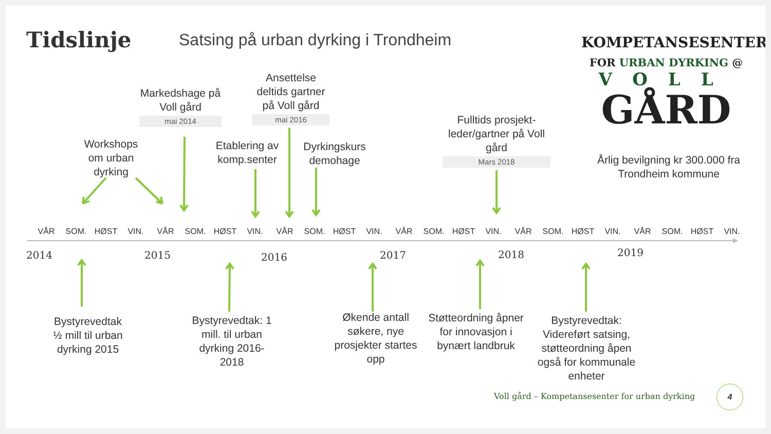Tidslinje
Satsing på urban dyrking i Trondheim
KOMPETANSESENTER
FOR URBAN DYRKING @
VOLL
GÅRD
Årlig bevilgning kr 300.000 fra Trondheim kommune
Markedshage på Voll gård
mai 2014
Ansettelse deltids gartner på Voll gård
mai 2016
Workshops om urban dyrking
Etablering av komp.senter
Dyrkingskurs demohage
Fulltids prosjekt-leder/gartner på Voll gård
Mars 2018
VÅR SOM. HØST VIN. VÅR SOM. HØST VIN. VÅR SOM. HØST VIN. VÅR SOM. HØST VIN. VÅR SOM. HØST VIN. VÅR SOM. HØST VIN.
2014 2015 2016 2017 2018 2019
Bystyrevedtak ½ mill til urban dyrking 2015
Bystyrevedtak: 1 mill. til urban dyrking 2016-2018
Økende antall søkere, nye prosjekter startes opp
Støtteordning åpner for innovasjon i bynært landbruk
Bystyrevedtak: Videreført satsing, støtteordning åpen også for kommunale enheter
Voll gård – Kompetansesenter for urban dyrking
4